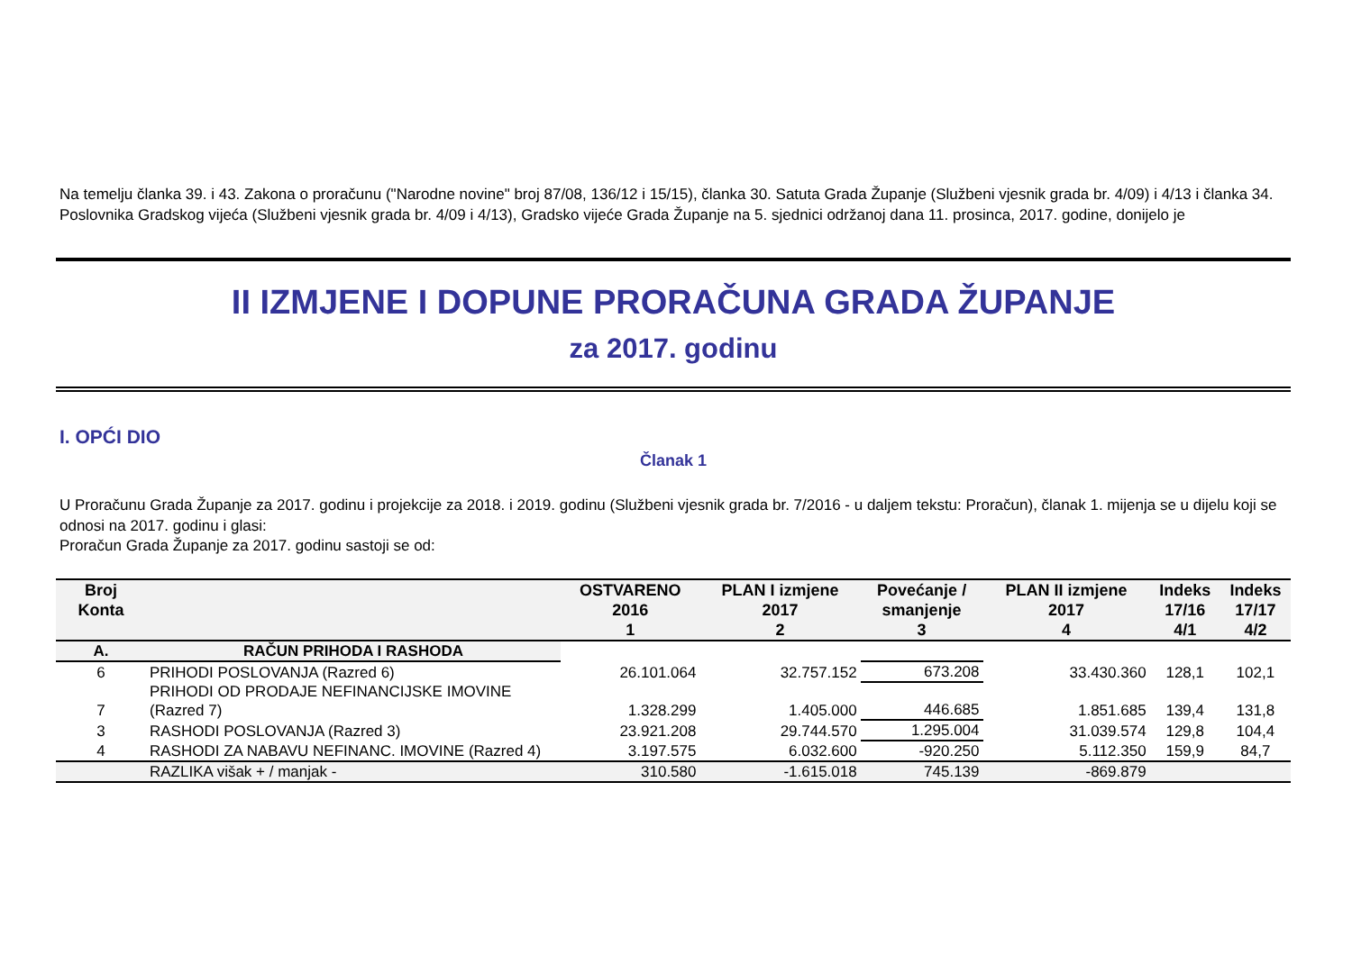Na temelju članka 39. i 43. Zakona o proračunu ("Narodne novine" broj 87/08, 136/12 i 15/15), članka 30. Satuta Grada Županje (Službeni vjesnik grada br. 4/09) i 4/13 i članka 34. Poslovnika Gradskog vijeća (Službeni vjesnik grada br. 4/09 i 4/13), Gradsko vijeće Grada Županje na 5. sjednici održanoj dana 11. prosinca, 2017. godine, donijelo je
II IZMJENE I DOPUNE PRORAČUNA GRADA ŽUPANJE
za 2017. godinu
I. OPĆI DIO
Članak 1
U Proračunu Grada Županje za 2017. godinu i projekcije za 2018. i 2019. godinu (Službeni vjesnik grada br. 7/2016 - u daljem tekstu: Proračun), članak 1. mijenja se u dijelu koji se odnosi na 2017. godinu i glasi:
Proračun Grada Županje za 2017. godinu sastoji se od:
| Broj Konta | | OSTVARENO 2016 1 | PLAN I izmjene 2017 2 | Povećanje / smanjenje 3 | PLAN II izmjene 2017 4 | Indeks 17/16 4/1 | Indeks 17/17 4/2 |
| --- | --- | --- | --- | --- | --- | --- | --- |
| A. | RAČUN PRIHODA I RASHODA | | | | | | |
| 6 | PRIHODI POSLOVANJA (Razred 6) | 26.101.064 | 32.757.152 | 673.208 | 33.430.360 | 128,1 | 102,1 |
| 7 | PRIHODI OD PRODAJE NEFINANCIJSKE IMOVINE (Razred 7) | 1.328.299 | 1.405.000 | 446.685 | 1.851.685 | 139,4 | 131,8 |
| 3 | RASHODI POSLOVANJA (Razred 3) | 23.921.208 | 29.744.570 | 1.295.004 | 31.039.574 | 129,8 | 104,4 |
| 4 | RASHODI ZA NABAVU NEFINANC. IMOVINE (Razred 4) | 3.197.575 | 6.032.600 | -920.250 | 5.112.350 | 159,9 | 84,7 |
| | RAZLIKA višak + / manjak - | 310.580 | -1.615.018 | 745.139 | -869.879 | | |